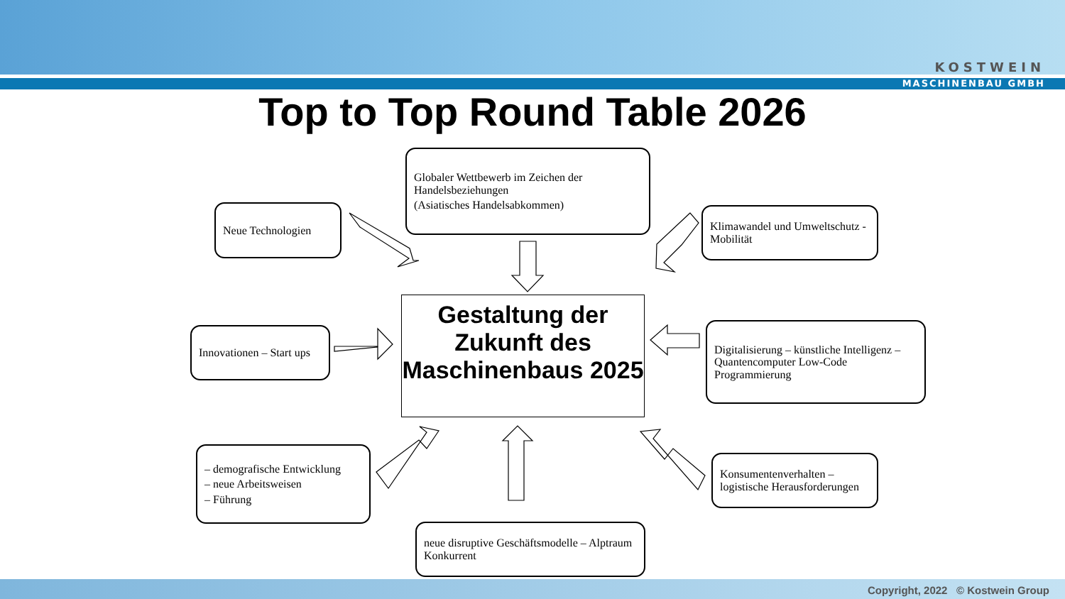KOSTWEIN
MASCHINENBAU GMBH
Top to Top Round Table 2026
Neue Technologien
Globaler Wettbewerb im Zeichen der Handelsbeziehungen
(Asiatisches Handelsabkommen)
Klimawandel und Umweltschutz - Mobilität
Innovationen – Start ups
Gestaltung der Zukunft des Maschinenbaus 2025
Digitalisierung – künstliche Intelligenz – Quantencomputer Low-Code Programmierung
– demografische Entwicklung
– neue Arbeitsweisen
– Führung
Konsumentenverhalten – logistische Herausforderungen
neue disruptive Geschäftsmodelle – Alptraum Konkurrent
Copyright, 2022 © Kostwein Group